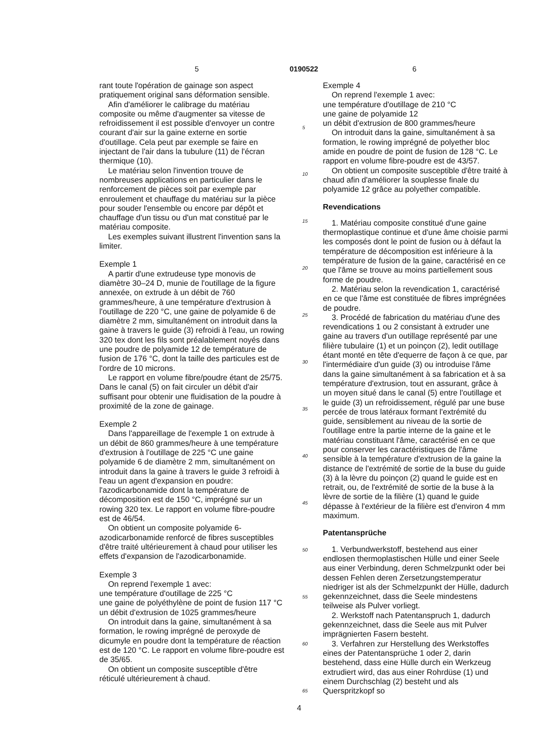5 0190522 6
rant toute l'opération de gainage son aspect pratiquement original sans déformation sensible.
Afin d'améliorer le calibrage du matériau composite ou même d'augmenter sa vitesse de refroidissement il est possible d'envoyer un contre courant d'air sur la gaine externe en sortie d'outillage. Cela peut par exemple se faire en injectant de l'air dans la tubulure (11) de l'écran thermique (10).
Le matériau selon l'invention trouve de nombreuses applications en particulier dans le renforcement de pièces soit par exemple par enroulement et chauffage du matériau sur la pièce pour souder l'ensemble ou encore par dépôt et chauffage d'un tissu ou d'un mat constitué par le matériau composite.
Les exemples suivant illustrent l'invention sans la limiter.
Exemple 1
A partir d'une extrudeuse type monovis de diamètre 30–24 D, munie de l'outillage de la figure annexée, on extrude à un débit de 760 grammes/heure, à une température d'extrusion à l'outillage de 220 °C, une gaine de polyamide 6 de diamètre 2 mm, simultanément on introduit dans la gaine à travers le guide (3) refroidi à l'eau, un rowing 320 tex dont les fils sont préalablement noyés dans une poudre de polyamide 12 de température de fusion de 176 °C, dont la taille des particules est de l'ordre de 10 microns.
Le rapport en volume fibre/poudre étant de 25/75. Dans le canal (5) on fait circuler un débit d'air suffisant pour obtenir une fluidisation de la poudre à proximité de la zone de gainage.
Exemple 2
Dans l'appareillage de l'exemple 1 on extrude à un débit de 860 grammes/heure à une température d'extrusion à l'outillage de 225 °C une gaine polyamide 6 de diamètre 2 mm, simultanément on introduit dans la gaine à travers le guide 3 refroidi à l'eau un agent d'expansion en poudre: l'azodicarbonamide dont la température de décomposition est de 150 °C, imprégné sur un rowing 320 tex. Le rapport en volume fibre-poudre est de 46/54.
On obtient un composite polyamide 6-azodicarbonamide renforcé de fibres susceptibles d'être traité ultérieurement à chaud pour utiliser les effets d'expansion de l'azodicarbonamide.
Exemple 3
On reprend l'exemple 1 avec:
une température d'outillage de 225 °C
une gaine de polyéthylène de point de fusion 117 °C
un débit d'extrusion de 1025 grammes/heure
On introduit dans la gaine, simultanément à sa formation, le rowing imprégné de peroxyde de dicumyle en poudre dont la température de réaction est de 120 °C. Le rapport en volume fibre-poudre est de 35/65.
On obtient un composite susceptible d'être réticulé ultérieurement à chaud.
Exemple 4
On reprend l'exemple 1 avec:
une température d'outillage de 210 °C
une gaine de polyamide 12
un débit d'extrusion de 800 grammes/heure
On introduit dans la gaine, simultanément à sa formation, le rowing imprégné de polyether bloc amide en poudre de point de fusion de 128 °C. Le rapport en volume fibre-poudre est de 43/57.
On obtient un composite susceptible d'être traité à chaud afin d'améliorer la souplesse finale du polyamide 12 grâce au polyether compatible.
Revendications
1. Matériau composite constitué d'une gaine thermoplastique continue et d'une âme choisie parmi les composés dont le point de fusion ou à défaut la température de décomposition est inférieure à la température de fusion de la gaine, caractérisé en ce que l'âme se trouve au moins partiellement sous forme de poudre.
2. Matériau selon la revendication 1, caractérisé en ce que l'âme est constituée de fibres imprégnées de poudre.
3. Procédé de fabrication du matériau d'une des revendications 1 ou 2 consistant à extruder une gaine au travers d'un outillage représenté par une filière tubulaire (1) et un poinçon (2), ledit outillage étant monté en tête d'equerre de façon à ce que, par l'intermédiaire d'un guide (3) ou introduise l'âme dans la gaine simultanément à sa fabrication et à sa température d'extrusion, tout en assurant, grâce à un moyen situé dans le canal (5) entre l'outillage et le guide (3) un refroidissement, régulé par une buse percée de trous latéraux formant l'extrémité du guide, sensiblement au niveau de la sortie de l'outillage entre la partie interne de la gaine et le matériau constituant l'âme, caractérisé en ce que pour conserver les caractéristiques de l'âme sensible à la température d'extrusion de la gaine la distance de l'extrémité de sortie de la buse du guide (3) à la lèvre du poinçon (2) quand le guide est en retrait, ou, de l'extrémité de sortie de la buse à la lèvre de sortie de la filière (1) quand le guide dépasse à l'extérieur de la filière est d'environ 4 mm maximum.
Patentansprüche
1. Verbundwerkstoff, bestehend aus einer endlosen thermoplastischen Hülle und einer Seele aus einer Verbindung, deren Schmelzpunkt oder bei dessen Fehlen deren Zersetzungstemperatur niedriger ist als der Schmelzpunkt der Hülle, dadurch gekennzeichnet, dass die Seele mindestens teilweise als Pulver vorliegt.
2. Werkstoff nach Patentanspruch 1, dadurch gekennzeichnet, dass die Seele aus mit Pulver imprägnierten Fasern besteht.
3. Verfahren zur Herstellung des Werkstoffes eines der Patentansprüche 1 oder 2, darin bestehend, dass eine Hülle durch ein Werkzeug extrudiert wird, das aus einer Rohrdüse (1) und einem Durchschlag (2) besteht und als Querspritzkopf so
5
10
15
20
25
30
35
40
45
50
55
60
65
4